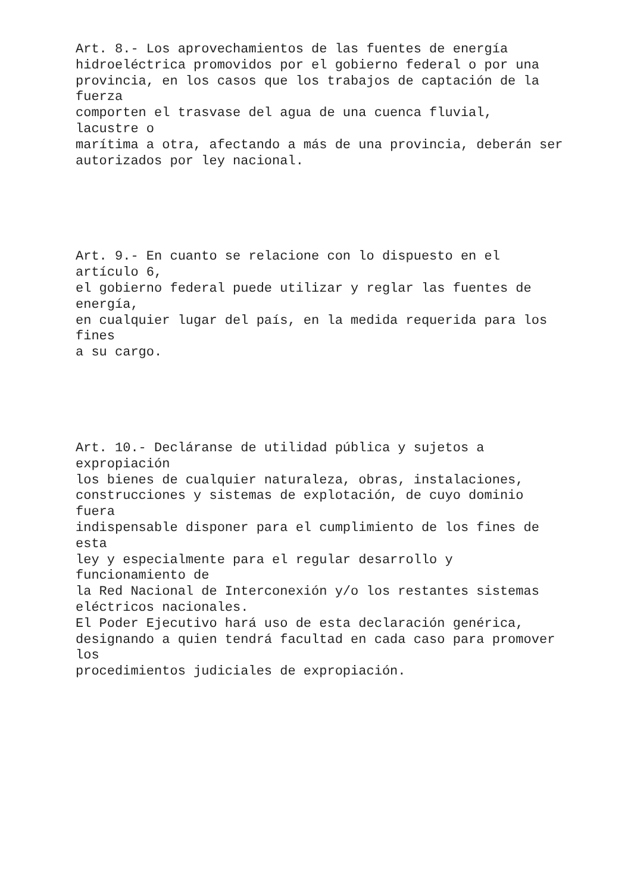Art. 8.- Los aprovechamientos de las fuentes de energía hidroeléctrica promovidos por el gobierno federal o por una provincia, en los casos que los trabajos de captación de la fuerza comporten el trasvase del agua de una cuenca fluvial, lacustre o marítima a otra, afectando a más de una provincia, deberán ser autorizados por ley nacional.
Art. 9.- En cuanto se relacione con lo dispuesto en el artículo 6, el gobierno federal puede utilizar y reglar las fuentes de energía, en cualquier lugar del país, en la medida requerida para los fines a su cargo.
Art. 10.- Decláranse de utilidad pública y sujetos a expropiación los bienes de cualquier naturaleza, obras, instalaciones, construcciones y sistemas de explotación, de cuyo dominio fuera indispensable disponer para el cumplimiento de los fines de esta ley y especialmente para el regular desarrollo y funcionamiento de la Red Nacional de Interconexión y/o los restantes sistemas eléctricos nacionales. El Poder Ejecutivo hará uso de esta declaración genérica, designando a quien tendrá facultad en cada caso para promover los procedimientos judiciales de expropiación.